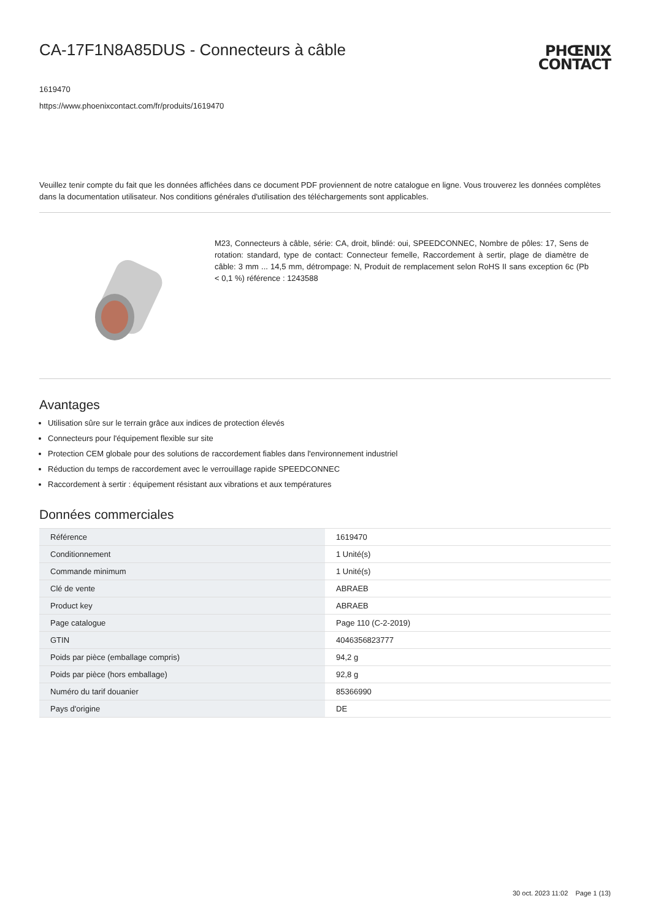CA-17F1N8A85DUS - Connecteurs à câble
PHŒNIX
CONTACT
1619470
https://www.phoenixcontact.com/fr/produits/1619470
Veuillez tenir compte du fait que les données affichées dans ce document PDF proviennent de notre catalogue en ligne. Vous trouverez les données complètes dans la documentation utilisateur. Nos conditions générales d'utilisation des téléchargements sont applicables.
M23, Connecteurs à câble, série: CA, droit, blindé: oui, SPEEDCONNEC, Nombre de pôles: 17, Sens de rotation: standard, type de contact: Connecteur femelle, Raccordement à sertir, plage de diamètre de câble: 3 mm ... 14,5 mm, détrompage: N, Produit de remplacement selon RoHS II sans exception 6c (Pb < 0,1 %) référence : 1243588
Avantages
Utilisation sûre sur le terrain grâce aux indices de protection élevés
Connecteurs pour l'équipement flexible sur site
Protection CEM globale pour des solutions de raccordement fiables dans l'environnement industriel
Réduction du temps de raccordement avec le verrouillage rapide SPEEDCONNEC
Raccordement à sertir : équipement résistant aux vibrations et aux températures
Données commerciales
| Référence | 1619470 |
| Conditionnement | 1 Unité(s) |
| Commande minimum | 1 Unité(s) |
| Clé de vente | ABRAEB |
| Product key | ABRAEB |
| Page catalogue | Page 110 (C-2-2019) |
| GTIN | 4046356823777 |
| Poids par pièce (emballage compris) | 94,2 g |
| Poids par pièce (hors emballage) | 92,8 g |
| Numéro du tarif douanier | 85366990 |
| Pays d'origine | DE |
30 oct. 2023 11:02 Page 1 (13)